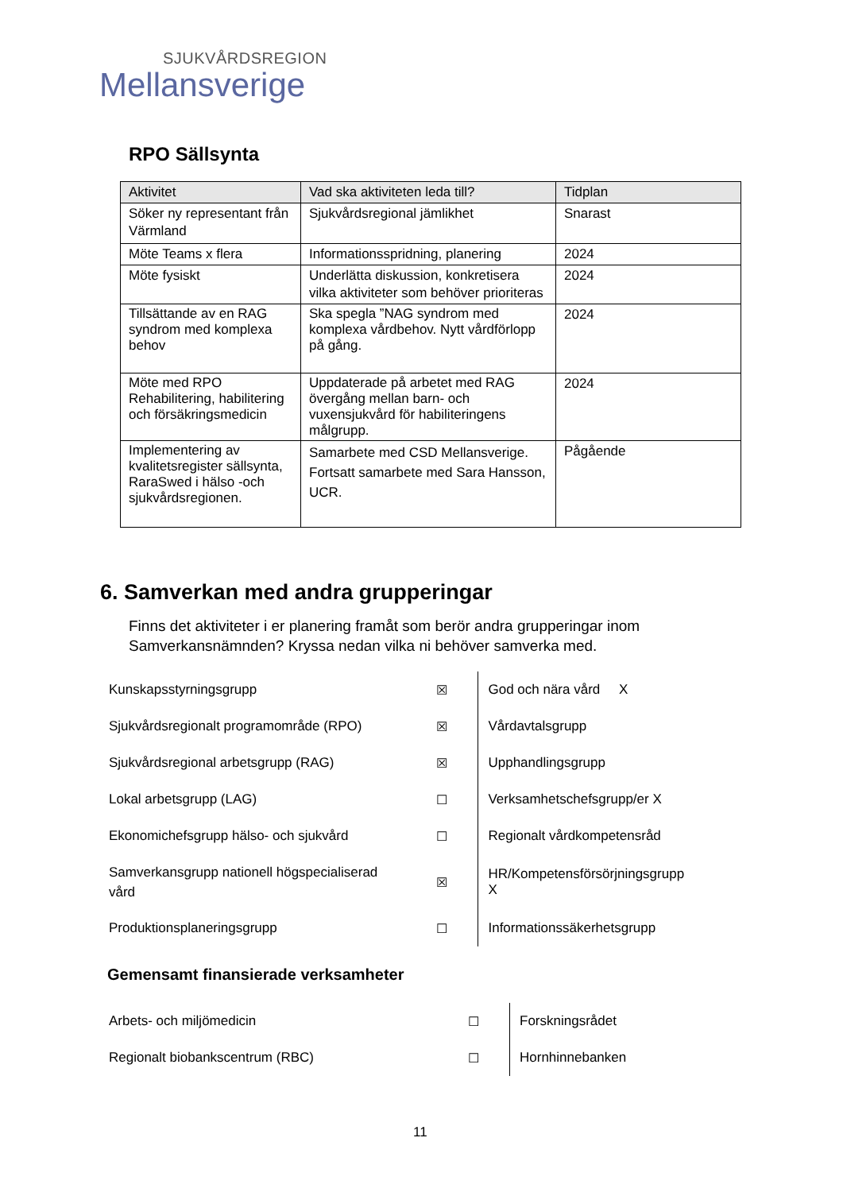SJUKVÅRDSREGION
Mellansverige
RPO Sällsynta
| Aktivitet | Vad ska aktiviteten leda till? | Tidplan |
| --- | --- | --- |
| Söker ny representant från Värmland | Sjukvårdsregional jämlikhet | Snarast |
| Möte Teams x flera | Informationsspridning, planering | 2024 |
| Möte fysiskt | Underlätta diskussion, konkretisera vilka aktiviteter som behöver prioriteras | 2024 |
| Tillsättande av en RAG syndrom med komplexa behov | Ska spegla ”NAG syndrom med komplexa vårdbehov. Nytt vårdförlopp på gång. | 2024 |
| Möte med RPO Rehabilitering, habilitering och försäkringsmedicin | Uppdaterade på arbetet med RAG övergång mellan barn- och vuxensjukvård för habiliteringens målgrupp. | 2024 |
| Implementering av kvalitetsregister sällsynta, RaraSwed i hälso -och sjukvårdsregionen. | Samarbete med CSD Mellansverige. Fortsatt samarbete med Sara Hansson, UCR. | Pågående |
6. Samverkan med andra grupperingar
Finns det aktiviteter i er planering framåt som berör andra grupperingar inom Samverkansnämnden? Kryssa nedan vilka ni behöver samverka med.
| Kunskapsstyrningsgrupp | ☒ | God och nära vård X |
| Sjukvårdsregionalt programområde (RPO) | ☒ | Vårdavtalsgrupp |
| Sjukvårdsregional arbetsgrupp (RAG) | ☒ | Upphandlingsgrupp |
| Lokal arbetsgrupp (LAG) | ☐ | Verksamhetschefsgrupp/er X |
| Ekonomichefsgrupp hälso- och sjukvård | ☐ | Regionalt vårdkompetensråd |
| Samverkansgrupp nationell högspecialiserad vård | ☒ | HR/Kompetensförsörjningsgrupp X |
| Produktionsplaneringsgrupp | ☐ | Informationssäkerhetsgrupp |
Gemensamt finansierade verksamheter
| Arbets- och miljömedicin | ☐ | Forskningsrådet |
| Regionalt biobankscentrum (RBC) | ☐ | Hornhinnebanken |
11